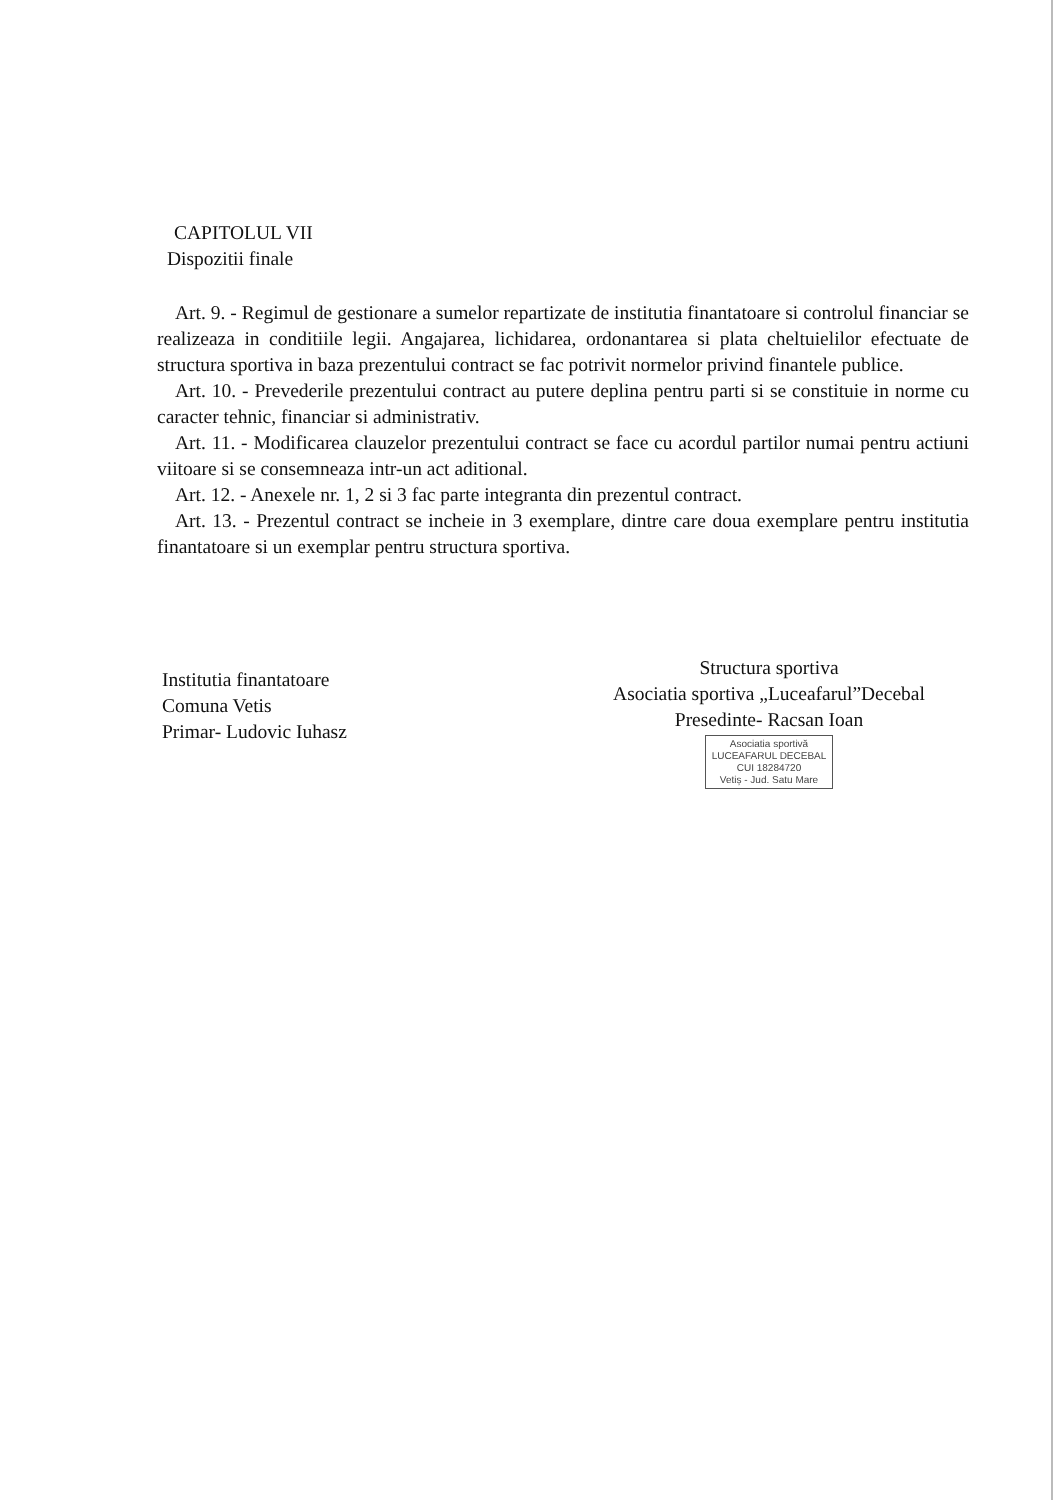CAPITOLUL VII
Dispozitii finale
Art. 9. - Regimul de gestionare a sumelor repartizate de institutia finantatoare si controlul financiar se realizeaza in conditiile legii. Angajarea, lichidarea, ordonantarea si plata cheltuielilor efectuate de structura sportiva in baza prezentului contract se fac potrivit normelor privind finantele publice.
Art. 10. - Prevederile prezentului contract au putere deplina pentru parti si se constituie in norme cu caracter tehnic, financiar si administrativ.
Art. 11. - Modificarea clauzelor prezentului contract se face cu acordul partilor numai pentru actiuni viitoare si se consemneaza intr-un act aditional.
Art. 12. - Anexele nr. 1, 2 si 3 fac parte integranta din prezentul contract.
Art. 13. - Prezentul contract se incheie in 3 exemplare, dintre care doua exemplare pentru institutia finantatoare si un exemplar pentru structura sportiva.
Institutia finantatoare
Comuna Vetis
Primar- Ludovic Iuhasz
Structura sportiva
Asociatia sportiva „Luceafarul”Decebal
Presedinte- Racsan Ioan
Asociatia sportivă
LUCEAFARUL DECEBAL
CUI 18284720
Vetiș - Jud. Satu Mare